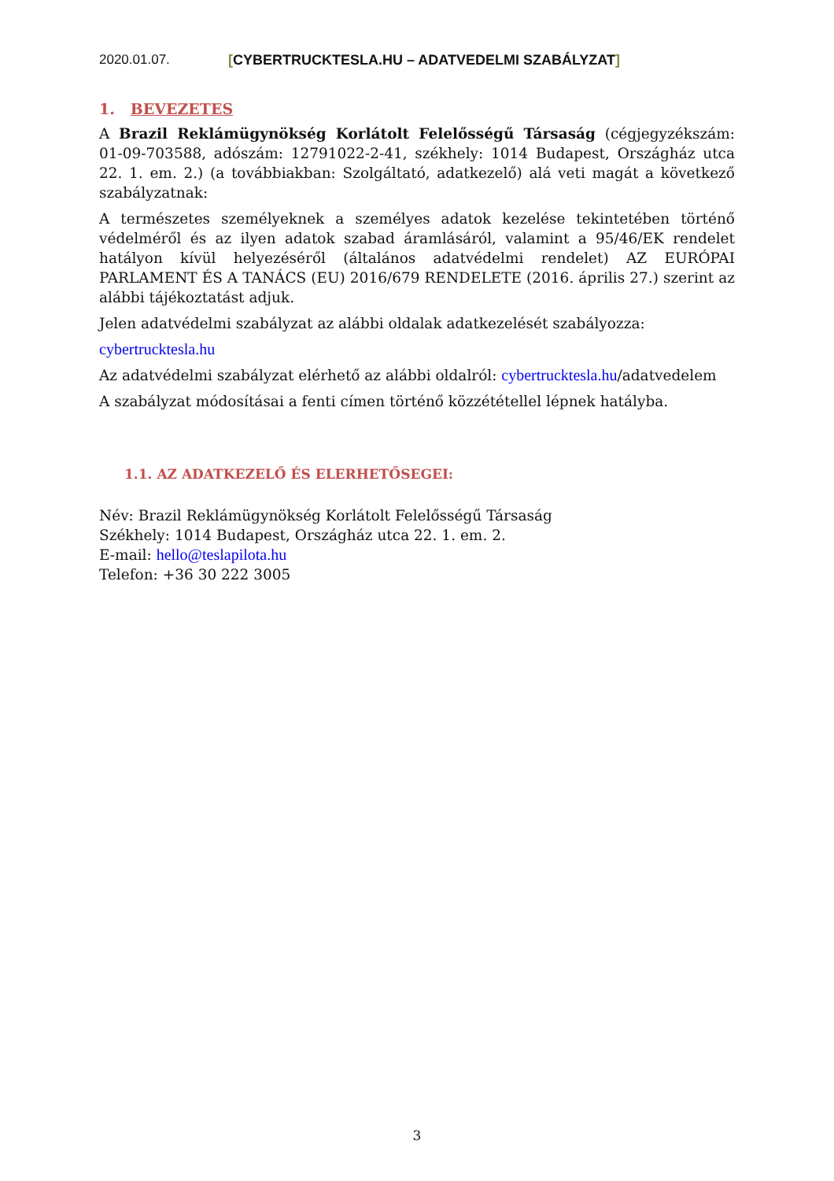2020.01.07. [CYBERTRUCKTESLA.HU – ADATVEDELMI SZABÁLYZAT]
1. BEVEZETES
A Brazil Reklámügynökség Korlátolt Felelősségű Társaság (cégjegyzékszám: 01-09-703588, adószám: 12791022-2-41, székhely: 1014 Budapest, Országház utca 22. 1. em. 2.) (a továbbiakban: Szolgáltató, adatkezelő) alá veti magát a következő szabályzatnak:
A természetes személyeknek a személyes adatok kezelése tekintetében történő védelméről és az ilyen adatok szabad áramlásáról, valamint a 95/46/EK rendelet hatályon kívül helyezéséről (általános adatvédelmi rendelet) AZ EURÓPAI PARLAMENT ÉS A TANÁCS (EU) 2016/679 RENDELETE (2016. április 27.) szerint az alábbi tájékoztatást adjuk.
Jelen adatvédelmi szabályzat az alábbi oldalak adatkezelését szabályozza:
cybertrucktesla.hu
Az adatvédelmi szabályzat elérhető az alábbi oldalról: cybertrucktesla.hu/adatvedelem
A szabályzat módosításai a fenti címen történő közzététellel lépnek hatályba.
1.1. AZ ADATKEZELŐ ÉS ELERHETŐSEGEI:
Név: Brazil Reklámügynökség Korlátolt Felelősségű Társaság
Székhely: 1014 Budapest, Országház utca 22. 1. em. 2.
E-mail: hello@teslapilota.hu
Telefon: +36 30 222 3005
3